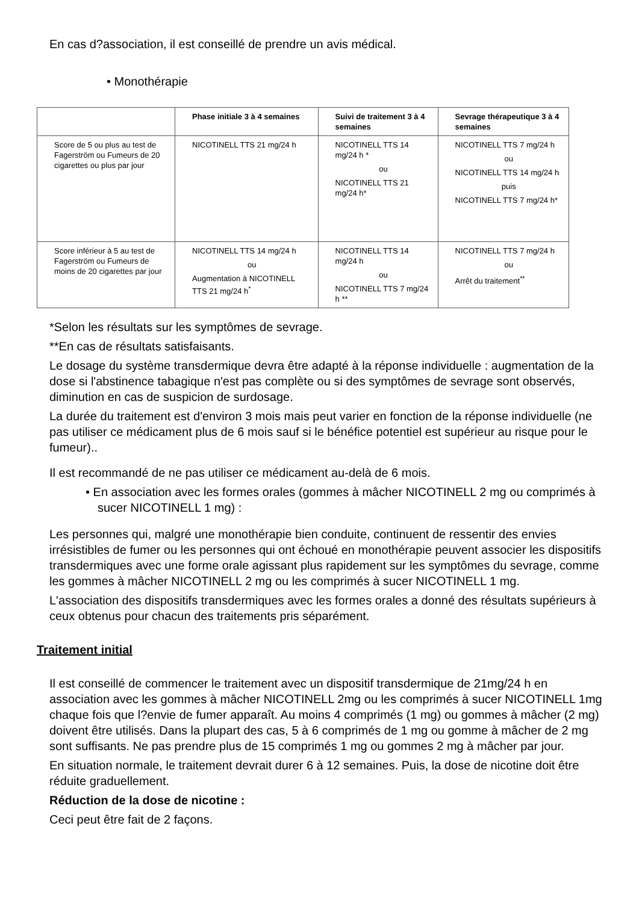En cas d?association, il est conseillé de prendre un avis médical.
• Monothérapie
| | Phase initiale 3 à 4 semaines | Suivi de traitement 3 à 4 semaines | Sevrage thérapeutique 3 à 4 semaines |
| --- | --- | --- | --- |
| Score de 5 ou plus au test de Fagerström ou Fumeurs de 20 cigarettes ou plus par jour | NICOTINELL TTS 21 mg/24 h | NICOTINELL TTS 14 mg/24 h * ou NICOTINELL TTS 21 mg/24 h* | NICOTINELL TTS 7 mg/24 h ou NICOTINELL TTS 14 mg/24 h puis NICOTINELL TTS 7 mg/24 h* |
| Score inférieur à 5 au test de Fagerström ou Fumeurs de moins de 20 cigarettes par jour | NICOTINELL TTS 14 mg/24 h ou Augmentation à NICOTINELL TTS 21 mg/24 h<sup>*</sup> | NICOTINELL TTS 14 mg/24 h ou NICOTINELL TTS 7 mg/24 h ** | NICOTINELL TTS 7 mg/24 h ou Arrêt du traitement<sup>**</sup> |
*Selon les résultats sur les symptômes de sevrage.
**En cas de résultats satisfaisants.
Le dosage du système transdermique devra être adapté à la réponse individuelle : augmentation de la dose si l'abstinence tabagique n'est pas complète ou si des symptômes de sevrage sont observés, diminution en cas de suspicion de surdosage.
La durée du traitement est d'environ 3 mois mais peut varier en fonction de la réponse individuelle (ne pas utiliser ce médicament plus de 6 mois sauf si le bénéfice potentiel est supérieur au risque pour le fumeur)..
Il est recommandé de ne pas utiliser ce médicament au-delà de 6 mois.
• En association avec les formes orales (gommes à mâcher NICOTINELL 2 mg ou comprimés à sucer NICOTINELL 1 mg) :
Les personnes qui, malgré une monothérapie bien conduite, continuent de ressentir des envies irrésistibles de fumer ou les personnes qui ont échoué en monothérapie peuvent associer les dispositifs transdermiques avec une forme orale agissant plus rapidement sur les symptômes du sevrage, comme les gommes à mâcher NICOTINELL 2 mg ou les comprimés à sucer NICOTINELL 1 mg.
L'association des dispositifs transdermiques avec les formes orales a donné des résultats supérieurs à ceux obtenus pour chacun des traitements pris séparément.
Traitement initial
Il est conseillé de commencer le traitement avec un dispositif transdermique de 21mg/24 h en association avec les gommes à mâcher NICOTINELL 2mg ou les comprimés à sucer NICOTINELL 1mg chaque fois que l?envie de fumer apparaît. Au moins 4 comprimés (1 mg) ou gommes à mâcher (2 mg) doivent être utilisés. Dans la plupart des cas, 5 à 6 comprimés de 1 mg ou gomme à mâcher de 2 mg sont suffisants. Ne pas prendre plus de 15 comprimés 1 mg ou gommes 2 mg à mâcher par jour.
En situation normale, le traitement devrait durer 6 à 12 semaines. Puis, la dose de nicotine doit être réduite graduellement.
Réduction de la dose de nicotine :
Ceci peut être fait de 2 façons.